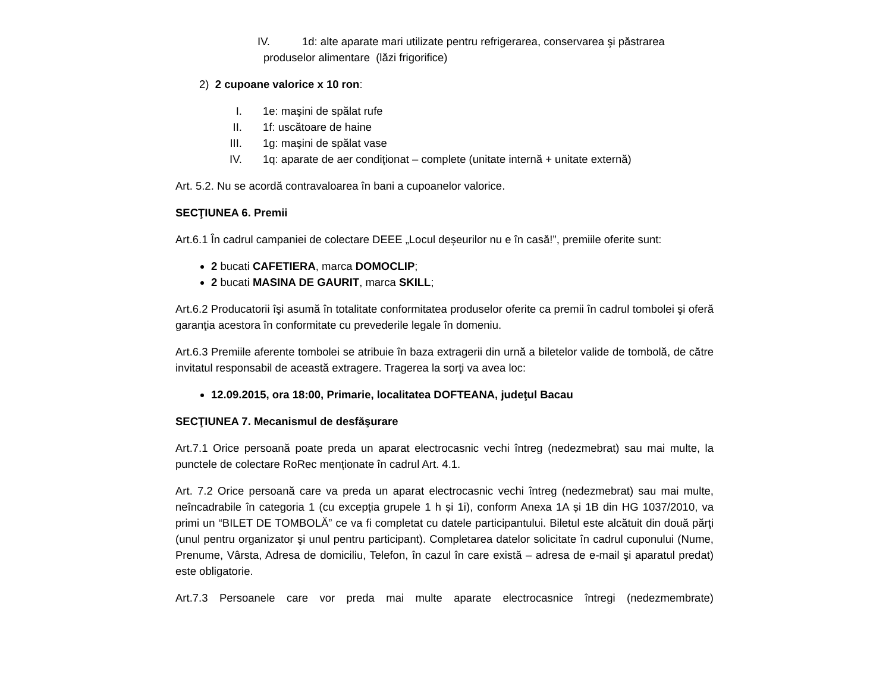IV. 1d: alte aparate mari utilizate pentru refrigerarea, conservarea şi păstrarea
produselor alimentare (lăzi frigorifice)
2) 2 cupoane valorice x 10 ron:
I. 1e: maşini de spălat rufe
II. 1f: uscătoare de haine
III. 1g: maşini de spălat vase
IV. 1q: aparate de aer condiţionat – complete (unitate internă + unitate externă)
Art. 5.2. Nu se acordă contravaloarea în bani a cupoanelor valorice.
SECŢIUNEA 6. Premii
Art.6.1 În cadrul campaniei de colectare DEEE „Locul deșeurilor nu e în casă!”, premiile oferite sunt:
2 bucati CAFETIERA, marca DOMOCLIP;
2 bucati MASINA DE GAURIT, marca SKILL;
Art.6.2 Producatorii îşi asumă în totalitate conformitatea produselor oferite ca premii în cadrul tombolei şi oferă garanţia acestora în conformitate cu prevederile legale în domeniu.
Art.6.3 Premiile aferente tombolei se atribuie în baza extragerii din urnă a biletelor valide de tombolă, de către invitatul responsabil de această extragere. Tragerea la sorţi va avea loc:
12.09.2015, ora 18:00, Primarie, localitatea DOFTEANA, judeţul Bacau
SECŢIUNEA 7. Mecanismul de desfăşurare
Art.7.1 Orice persoană poate preda un aparat electrocasnic vechi întreg (nedezmebrat) sau mai multe, la punctele de colectare RoRec menționate în cadrul Art. 4.1.
Art. 7.2 Orice persoană care va preda un aparat electrocasnic vechi întreg (nedezmebrat) sau mai multe, neîncadrabile în categoria 1 (cu excepția grupele 1 h și 1i), conform Anexa 1A și 1B din HG 1037/2010, va primi un “BILET DE TOMBOLĂ” ce va fi completat cu datele participantului. Biletul este alcătuit din două părţi (unul pentru organizator şi unul pentru participant). Completarea datelor solicitate în cadrul cuponului (Nume, Prenume, Vârsta, Adresa de domiciliu, Telefon, în cazul în care există – adresa de e-mail şi aparatul predat) este obligatorie.
Art.7.3 Persoanele care vor preda mai multe aparate electrocasnice întregi (nedezmembrate)